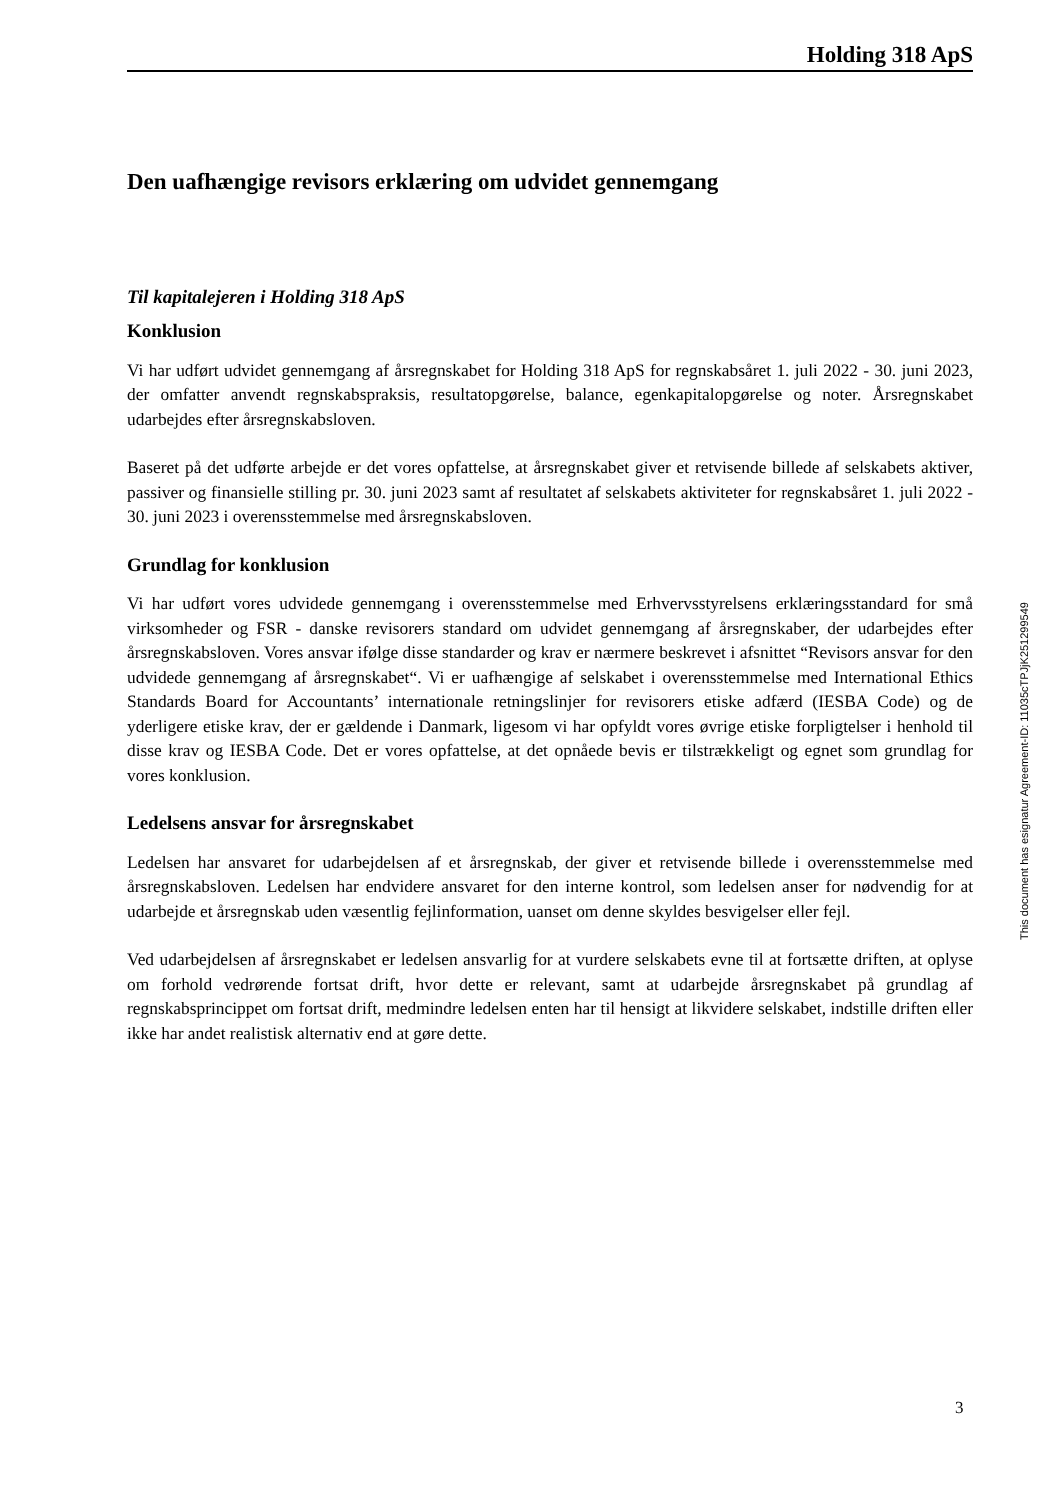Holding 318 ApS
Den uafhængige revisors erklæring om udvidet gennemgang
Til kapitalejeren i Holding 318 ApS
Konklusion
Vi har udført udvidet gennemgang af årsregnskabet for Holding 318 ApS for regnskabsåret 1. juli 2022 - 30. juni 2023, der omfatter anvendt regnskabspraksis, resultatopgørelse, balance, egenkapitalopgørelse og noter. Årsregnskabet udarbejdes efter årsregnskabsloven.
Baseret på det udførte arbejde er det vores opfattelse, at årsregnskabet giver et retvisende billede af selskabets aktiver, passiver og finansielle stilling pr. 30. juni 2023 samt af resultatet af selskabets aktiviteter for regnskabsåret 1. juli 2022 - 30. juni 2023 i overensstemmelse med årsregnskabsloven.
Grundlag for konklusion
Vi har udført vores udvidede gennemgang i overensstemmelse med Erhvervsstyrelsens erklæringsstandard for små virksomheder og FSR - danske revisorers standard om udvidet gennemgang af årsregnskaber, der udarbejdes efter årsregnskabsloven. Vores ansvar ifølge disse standarder og krav er nærmere beskrevet i afsnittet “Revisors ansvar for den udvidede gennemgang af årsregnskabet“. Vi er uafhængige af selskabet i overensstemmelse med International Ethics Standards Board for Accountants’ internationale retningslinjer for revisorers etiske adfærd (IESBA Code) og de yderligere etiske krav, der er gældende i Danmark, ligesom vi har opfyldt vores øvrige etiske forpligtelser i henhold til disse krav og IESBA Code. Det er vores opfattelse, at det opnåede bevis er tilstrækkeligt og egnet som grundlag for vores konklusion.
Ledelsens ansvar for årsregnskabet
Ledelsen har ansvaret for udarbejdelsen af et årsregnskab, der giver et retvisende billede i overensstemmelse med årsregnskabsloven. Ledelsen har endvidere ansvaret for den interne kontrol, som ledelsen anser for nødvendig for at udarbejde et årsregnskab uden væsentlig fejlinformation, uanset om denne skyldes besvigelser eller fejl.
Ved udarbejdelsen af årsregnskabet er ledelsen ansvarlig for at vurdere selskabets evne til at fortsætte driften, at oplyse om forhold vedrørende fortsat drift, hvor dette er relevant, samt at udarbejde årsregnskabet på grundlag af regnskabsprincippet om fortsat drift, medmindre ledelsen enten har til hensigt at likvidere selskabet, indstille driften eller ikke har andet realistisk alternativ end at gøre dette.
This document has esignatur Agreement-ID: 11035cTPJjK251299549
3